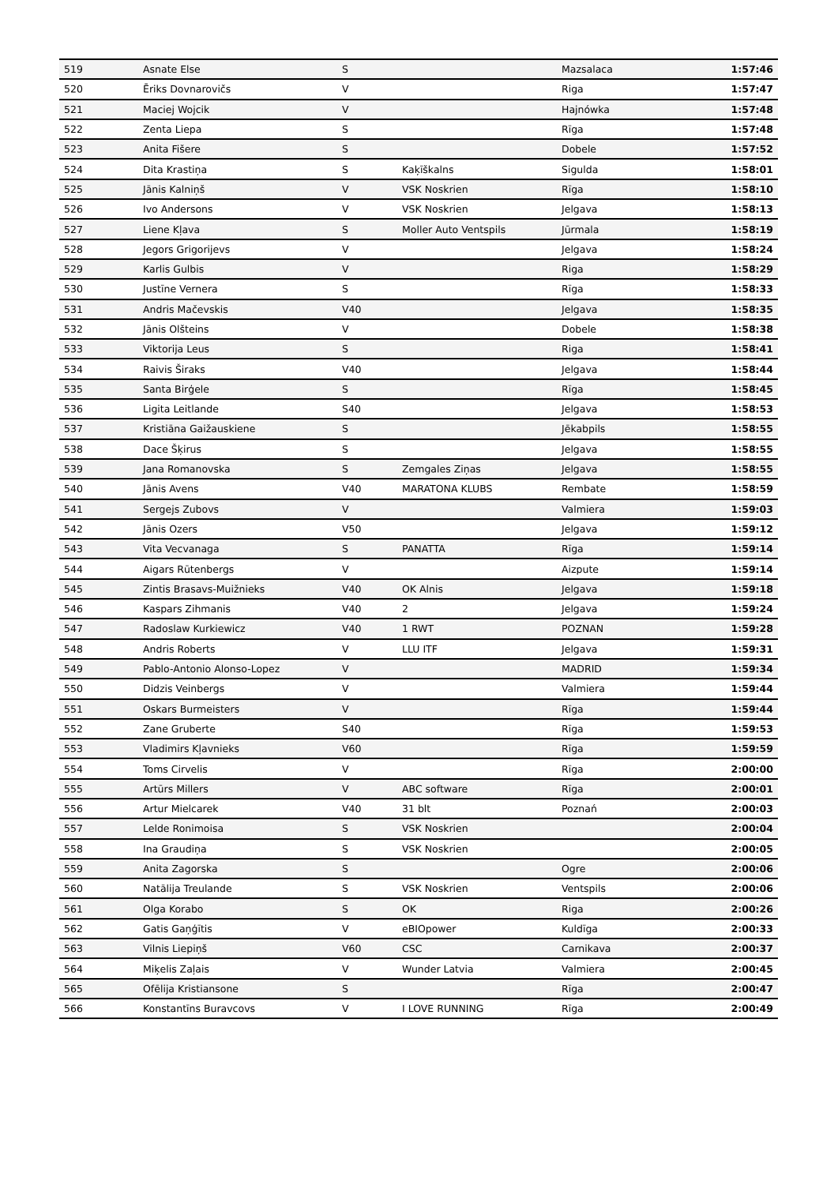| 519 | Asnate Else | S | | Mazsalaca | 1:57:46 |
| 520 | Ēriks Dovnarovičs | V | | Riga | 1:57:47 |
| 521 | Maciej Wojcik | V | | Hajnówka | 1:57:48 |
| 522 | Zenta Liepa | S | | Rīga | 1:57:48 |
| 523 | Anita Fišere | S | | Dobele | 1:57:52 |
| 524 | Dita Krastiņa | S | Kaķīškalns | Sigulda | 1:58:01 |
| 525 | Jānis Kalniņš | V | VSK Noskrien | Rīga | 1:58:10 |
| 526 | Ivo Andersons | V | VSK Noskrien | Jelgava | 1:58:13 |
| 527 | Liene Kļava | S | Moller Auto Ventspils | Jūrmala | 1:58:19 |
| 528 | Jegors Grigorijevs | V | | Jelgava | 1:58:24 |
| 529 | Karlis Gulbis | V | | Riga | 1:58:29 |
| 530 | Justīne Vernera | S | | Rīga | 1:58:33 |
| 531 | Andris Mačevskis | V40 | | Jelgava | 1:58:35 |
| 532 | Jānis Olšteins | V | | Dobele | 1:58:38 |
| 533 | Viktorija Leus | S | | Riga | 1:58:41 |
| 534 | Raivis Širaks | V40 | | Jelgava | 1:58:44 |
| 535 | Santa Birģele | S | | Rīga | 1:58:45 |
| 536 | Ligita Leitlande | S40 | | Jelgava | 1:58:53 |
| 537 | Kristiāna Gaižauskiene | S | | Jēkabpils | 1:58:55 |
| 538 | Dace Šķirus | S | | Jelgava | 1:58:55 |
| 539 | Jana Romanovska | S | Zemgales Ziņas | Jelgava | 1:58:55 |
| 540 | Jānis Avens | V40 | MARATONA KLUBS | Rembate | 1:58:59 |
| 541 | Sergejs Zubovs | V | | Valmiera | 1:59:03 |
| 542 | Jānis Ozers | V50 | | Jelgava | 1:59:12 |
| 543 | Vita Vecvanaga | S | PANATTA | Rīga | 1:59:14 |
| 544 | Aigars Rūtenbergs | V | | Aizpute | 1:59:14 |
| 545 | Zintis Brasavs-Muižnieks | V40 | OK Alnis | Jelgava | 1:59:18 |
| 546 | Kaspars Zihmanis | V40 | 2 | Jelgava | 1:59:24 |
| 547 | Radoslaw Kurkiewicz | V40 | 1 RWT | POZNAN | 1:59:28 |
| 548 | Andris Roberts | V | LLU ITF | Jelgava | 1:59:31 |
| 549 | Pablo-Antonio Alonso-Lopez | V | | MADRID | 1:59:34 |
| 550 | Didzis Veinbergs | V | | Valmiera | 1:59:44 |
| 551 | Oskars Burmeisters | V | | Rīga | 1:59:44 |
| 552 | Zane Gruberte | S40 | | Rīga | 1:59:53 |
| 553 | Vladimirs Kļavnieks | V60 | | Rīga | 1:59:59 |
| 554 | Toms Cirvelis | V | | Rīga | 2:00:00 |
| 555 | Artūrs Millers | V | ABC software | Rīga | 2:00:01 |
| 556 | Artur Mielcarek | V40 | 31 blt | Poznań | 2:00:03 |
| 557 | Lelde Ronimoisa | S | VSK Noskrien | | 2:00:04 |
| 558 | Ina Graudiņa | S | VSK Noskrien | | 2:00:05 |
| 559 | Anita Zagorska | S | | Ogre | 2:00:06 |
| 560 | Natālija Treulande | S | VSK Noskrien | Ventspils | 2:00:06 |
| 561 | Olga Korabo | S | OK | Riga | 2:00:26 |
| 562 | Gatis Gaņģītis | V | eBIOpower | Kuldīga | 2:00:33 |
| 563 | Vilnis Liepiņš | V60 | CSC | Carnikava | 2:00:37 |
| 564 | Miķelis Zaļais | V | Wunder Latvia | Valmiera | 2:00:45 |
| 565 | Ofēlija Kristiansone | S | | Rīga | 2:00:47 |
| 566 | Konstantīns Buravcovs | V | I LOVE RUNNING | Rīga | 2:00:49 |